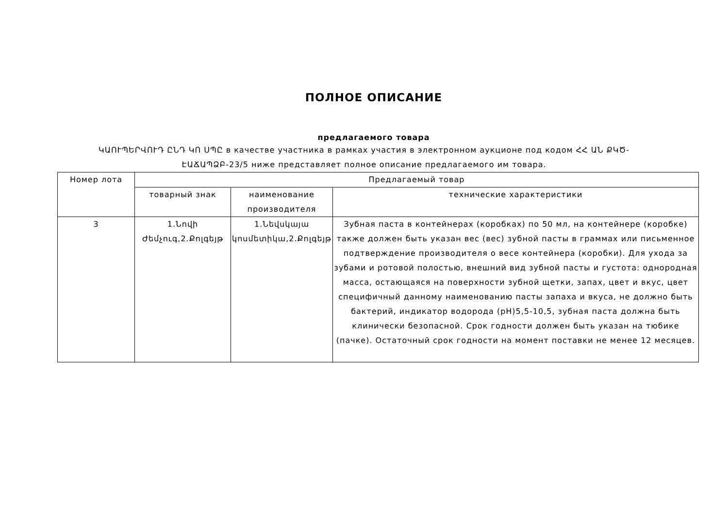ПОЛНОЕ ОПИСАНИЕ
предлагаемого товара
ԿԱՈՒՊԵՐՎՈՒԴ ԸՆԴ ԿՈ ՍՊԸ в качестве участника в рамках участия в электронном аукционе под кодом ՀՀ ԱՆ ՔԿԾ-ԷԱՃԱՊՁԲ-23/5 ниже представляет полное описание предлагаемого им товара.
| Номер лота | Предлагаемый товар | | |
| --- | --- | --- | --- |
| | товарный знак | наименование производителя | технические характеристики |
| 3 | 1.Նովի Ժեմչուգ,2.Քոլգեյթ | 1.Նեվսկայա կոսմետիկա,2.Քոլգեյթ | Зубная паста в контейнерах (коробках) по 50 мл, на контейнере (коробке) также должен быть указан вес (вес) зубной пасты в граммах или письменное подтверждение производителя о весе контейнера (коробки). Для ухода за зубами и ротовой полостью, внешний вид зубной пасты и густота: однородная масса, остающаяся на поверхности зубной щетки, запах, цвет и вкус, цвет специфичный данному наименованию пасты запаха и вкуса, не должно быть бактерий, индикатор водорода (pH)5,5-10,5, зубная паста должна быть клинически безопасной. Срок годности должен быть указан на тюбике (пачке). Остаточный срок годности на момент поставки не менее 12 месяцев. |